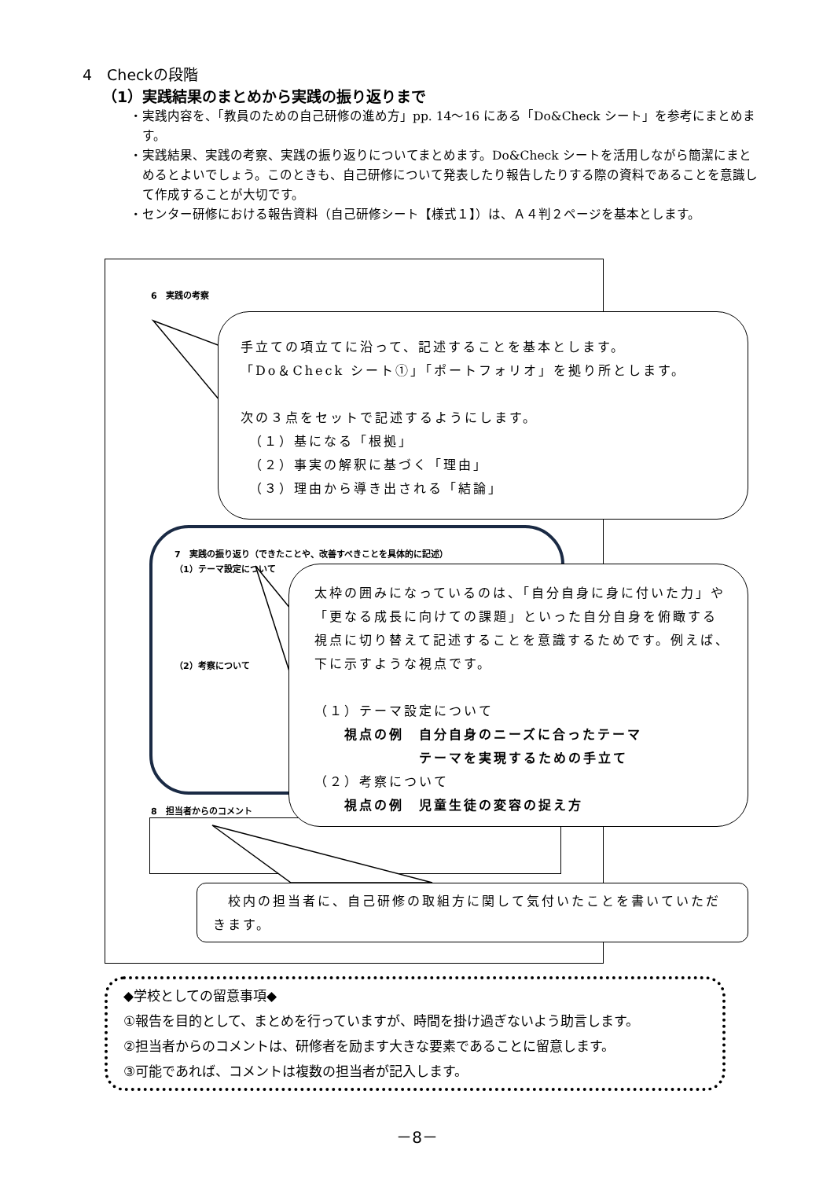4　Checkの段階
（1）実践結果のまとめから実践の振り返りまで
・実践内容を、「教員のための自己研修の進め方」pp. 14～16 にある「Do&Check シート」を参考にまとめます。
・実践結果、実践の考察、実践の振り返りについてまとめます。Do&Check シートを活用しながら簡潔にまとめるとよいでしょう。このときも、自己研修について発表したり報告したりする際の資料であることを意識して作成することが大切です。
・センター研修における報告資料（自己研修シート【様式１】）は、Ａ４判２ページを基本とします。
6　実践の考察
7　実践の振り返り（できたことや、改善すべきことを具体的に記述）
（1）テーマ設定について
（2）考察について
8　担当者からのコメント
手立ての項立てに沿って、記述することを基本とします。
「Do＆Check シート①」「ポートフォリオ」を拠り所とします。
次の３点をセットで記述するようにします。
　（１）基になる「根拠」
　（２）事実の解釈に基づく「理由」
　（３）理由から導き出される「結論」
太枠の囲みになっているのは、「自分自身に身に付いた力」や「更なる成長に向けての課題」といった自分自身を俯瞰する視点に切り替えて記述することを意識するためです。例えば、下に示すような視点です。
（１）テーマ設定について
　　視点の例　自分自身のニーズに合ったテーマ
　　　　　　　テーマを実現するための手立て
（２）考察について
　　視点の例　児童生徒の変容の捉え方
　校内の担当者に、自己研修の取組方に関して気付いたことを書いていただきます。
◆学校としての留意事項◆
①報告を目的として、まとめを行っていますが、時間を掛け過ぎないよう助言します。
②担当者からのコメントは、研修者を励ます大きな要素であることに留意します。
③可能であれば、コメントは複数の担当者が記入します。
－8－